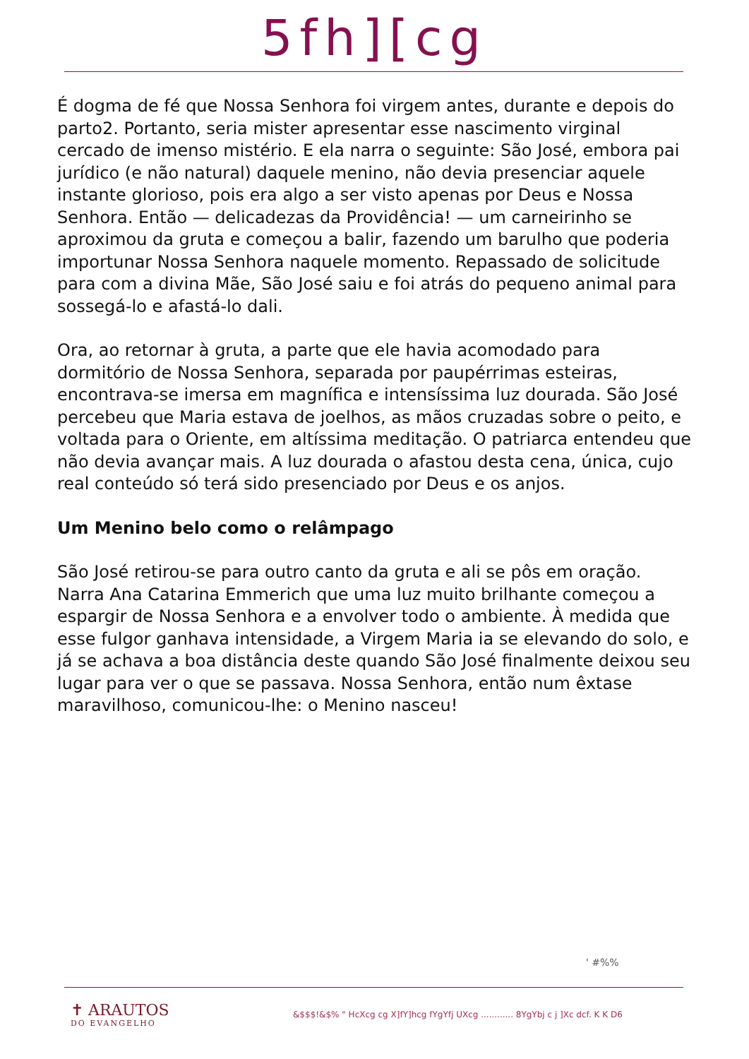5fh][cg
É dogma de fé que Nossa Senhora foi virgem antes, durante e depois do parto2. Portanto, seria mister apresentar esse nascimento virginal cercado de imenso mistério. E ela narra o seguinte: São José, embora pai jurídico (e não natural) daquele menino, não devia presenciar aquele instante glorioso, pois era algo a ser visto apenas por Deus e Nossa Senhora. Então — delicadezas da Providência! — um carneirinho se aproximou da gruta e começou a balir, fazendo um barulho que poderia importunar Nossa Senhora naquele momento. Repassado de solicitude para com a divina Mãe, São José saiu e foi atrás do pequeno animal para sossegá-lo e afastá-lo dali.
Ora, ao retornar à gruta, a parte que ele havia acomodado para dormitório de Nossa Senhora, separada por paupérrimas esteiras, encontrava-se imersa em magnífica e intensíssima luz dourada. São José percebeu que Maria estava de joelhos, as mãos cruzadas sobre o peito, e voltada para o Oriente, em altíssima meditação. O patriarca entendeu que não devia avançar mais. A luz dourada o afastou desta cena, única, cujo real conteúdo só terá sido presenciado por Deus e os anjos.
Um Menino belo como o relâmpago
São José retirou-se para outro canto da gruta e ali se pôs em oração. Narra Ana Catarina Emmerich que uma luz muito brilhante começou a espargir de Nossa Senhora e a envolver todo o ambiente. À medida que esse fulgor ganhava intensidade, a Virgem Maria ia se elevando do solo, e já se achava a boa distância deste quando São José finalmente deixou seu lugar para ver o que se passava. Nossa Senhora, então num êxtase maravilhoso, comunicou-lhe: o Menino nasceu!
' #%%
✝ ARAUTOS
DO EVANGELHO
&$$$!&$% " HcXcg cg X]fY]hcg fYgYfj UXcg ............ 8YgYbj c j ]Xc dcf. K K D6